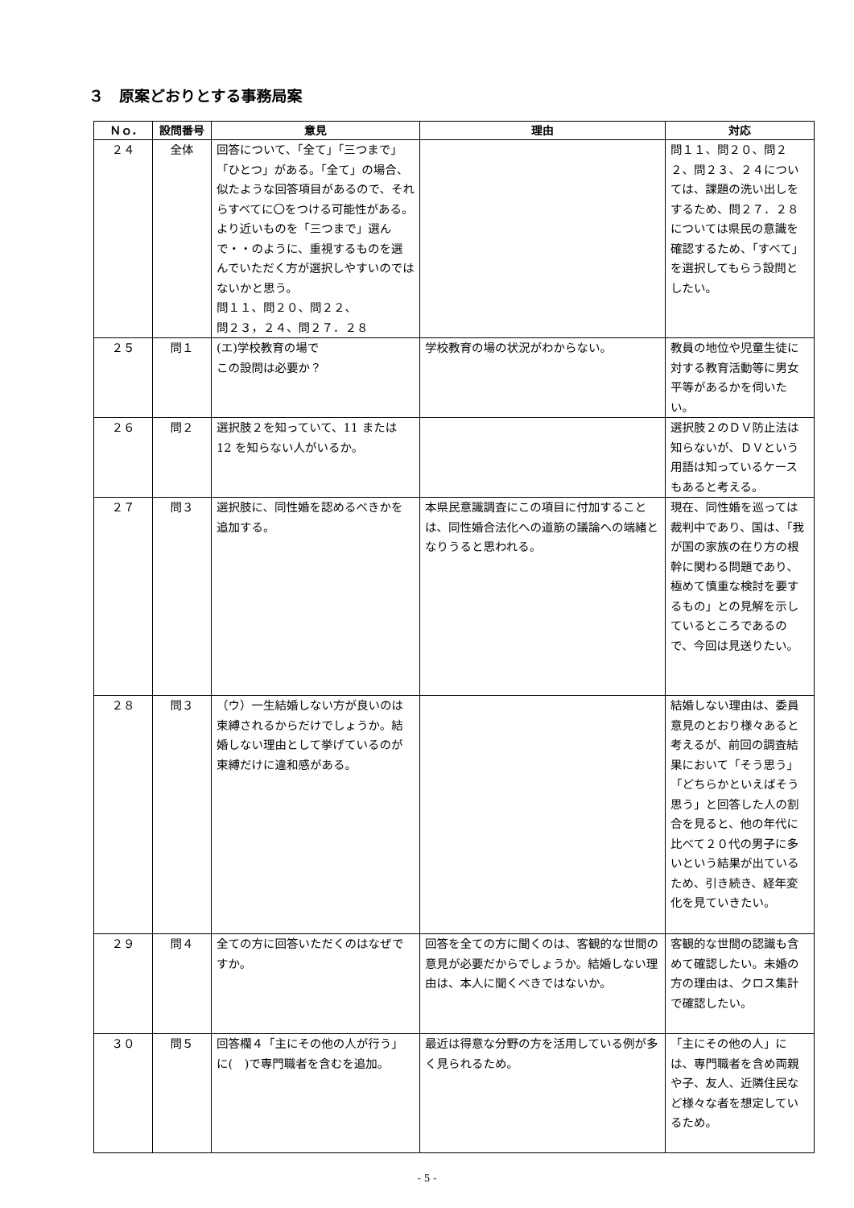３　原案どおりとする事務局案
| Ｎｏ. | 設問番号 | 意見 | 理由 | 対応 |
| --- | --- | --- | --- | --- |
| ２４ | 全体 | 回答について、「全て」「三つまで」「ひとつ」がある。「全て」の場合、似たような回答項目があるので、それらすべてに〇をつける可能性がある。より近いものを「三つまで」選んで・・のように、重視するものを選んでいただく方が選択しやすいのではないかと思う。 問１１、問２０、問２２、 問２３，２４、問２７．２８ | | 問１１、問２０、問２２、問２３、２４については、課題の洗い出しをするため、問２７．２８については県民の意識を確認するため、「すべて」を選択してもらう設問としたい。 |
| ２５ | 問１ | (エ)学校教育の場で この設問は必要か？ | 学校教育の場の状況がわからない。 | 教員の地位や児童生徒に対する教育活動等に男女平等があるかを伺いたい。 |
| ２６ | 問２ | 選択肢２を知っていて、11 または 12 を知らない人がいるか。 | | 選択肢２のＤＶ防止法は知らないが、ＤＶという用語は知っているケースもあると考える。 |
| ２７ | 問３ | 選択肢に、同性婚を認めるべきかを追加する。 | 本県民意識調査にこの項目に付加することは、同性婚合法化への道筋の議論への端緒となりうると思われる。 | 現在、同性婚を巡っては裁判中であり、国は、「我が国の家族の在り方の根幹に関わる問題であり、極めて慎重な検討を要するもの」との見解を示しているところであるので、今回は見送りたい。 |
| ２８ | 問３ | （ウ）一生結婚しない方が良いのは束縛されるからだけでしょうか。結婚しない理由として挙げているのが束縛だけに違和感がある。 | | 結婚しない理由は、委員意見のとおり様々あると考えるが、前回の調査結果において「そう思う」「どちらかといえばそう思う」と回答した人の割合を見ると、他の年代に比べて２０代の男子に多いという結果が出ているため、引き続き、経年変化を見ていきたい。 |
| ２９ | 問４ | 全ての方に回答いただくのはなぜですか。 | 回答を全ての方に聞くのは、客観的な世間の意見が必要だからでしょうか。結婚しない理由は、本人に聞くべきではないか。 | 客観的な世間の認識も含めて確認したい。未婚の方の理由は、クロス集計で確認したい。 |
| ３０ | 問５ | 回答欄４「主にその他の人が行う」に( )で専門職者を含むを追加。 | 最近は得意な分野の方を活用している例が多く見られるため。 | 「主にその他の人」には、専門職者を含め両親や子、友人、近隣住民など様々な者を想定しているため。 |
- 5 -